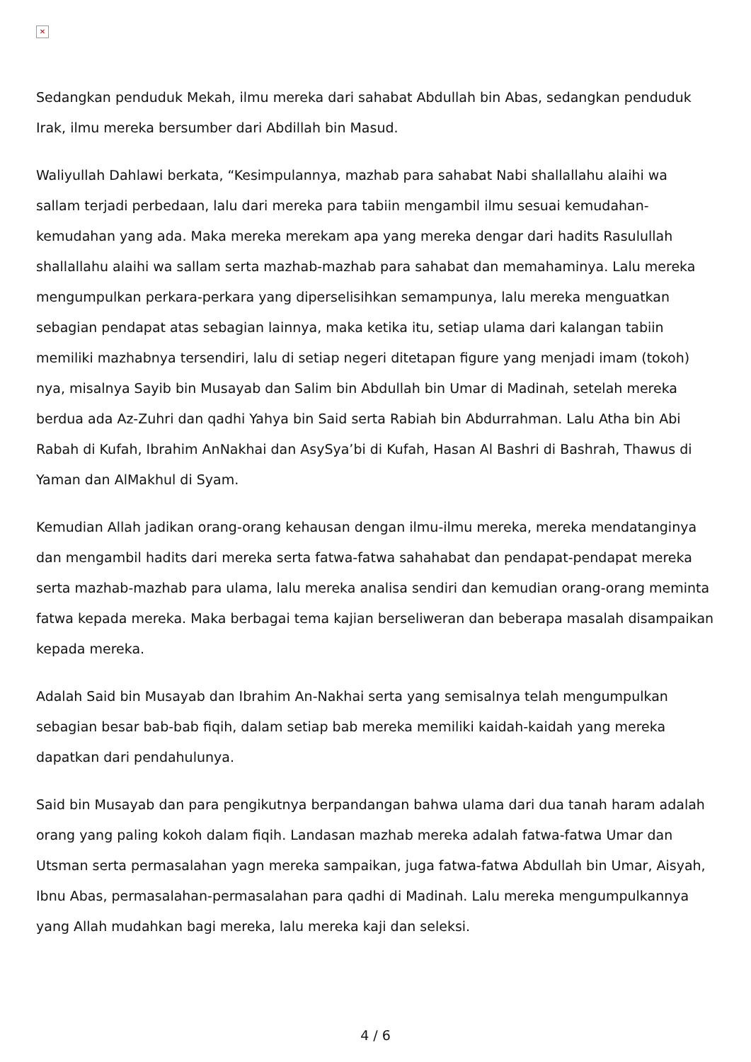✕
Sedangkan penduduk Mekah, ilmu mereka dari sahabat Abdullah bin Abas, sedangkan penduduk Irak, ilmu mereka bersumber dari Abdillah bin Masud.
Waliyullah Dahlawi berkata, “Kesimpulannya, mazhab para sahabat Nabi shallallahu alaihi wa sallam terjadi perbedaan, lalu dari mereka para tabiin mengambil ilmu sesuai kemudahan-kemudahan yang ada. Maka mereka merekam apa yang mereka dengar dari hadits Rasulullah shallallahu alaihi wa sallam serta mazhab-mazhab para sahabat dan memahaminya. Lalu mereka mengumpulkan perkara-perkara yang diperselisihkan semampunya, lalu mereka menguatkan sebagian pendapat atas sebagian lainnya, maka ketika itu, setiap ulama dari kalangan tabiin memiliki mazhabnya tersendiri, lalu di setiap negeri ditetapan figure yang menjadi imam (tokoh) nya, misalnya Sayib bin Musayab dan Salim bin Abdullah bin Umar di Madinah, setelah mereka berdua ada Az-Zuhri dan qadhi Yahya bin Said serta Rabiah bin Abdurrahman. Lalu Atha bin Abi Rabah di Kufah, Ibrahim AnNakhai dan AsySya’bi di Kufah, Hasan Al Bashri di Bashrah, Thawus di Yaman dan AlMakhul di Syam.
Kemudian Allah jadikan orang-orang kehausan dengan ilmu-ilmu mereka, mereka mendatanginya dan mengambil hadits dari mereka serta fatwa-fatwa sahahabat dan pendapat-pendapat mereka serta mazhab-mazhab para ulama, lalu mereka analisa sendiri dan kemudian orang-orang meminta fatwa kepada mereka. Maka berbagai tema kajian berseliweran dan beberapa masalah disampaikan kepada mereka.
Adalah Said bin Musayab dan Ibrahim An-Nakhai serta yang semisalnya telah mengumpulkan sebagian besar bab-bab fiqih, dalam setiap bab mereka memiliki kaidah-kaidah yang mereka dapatkan dari pendahulunya.
Said bin Musayab dan para pengikutnya berpandangan bahwa ulama dari dua tanah haram adalah orang yang paling kokoh dalam fiqih. Landasan mazhab mereka adalah fatwa-fatwa Umar dan Utsman serta permasalahan yagn mereka sampaikan, juga fatwa-fatwa Abdullah bin Umar, Aisyah, Ibnu Abas, permasalahan-permasalahan para qadhi di Madinah. Lalu mereka mengumpulkannya yang Allah mudahkan bagi mereka, lalu mereka kaji dan seleksi.
4 / 6